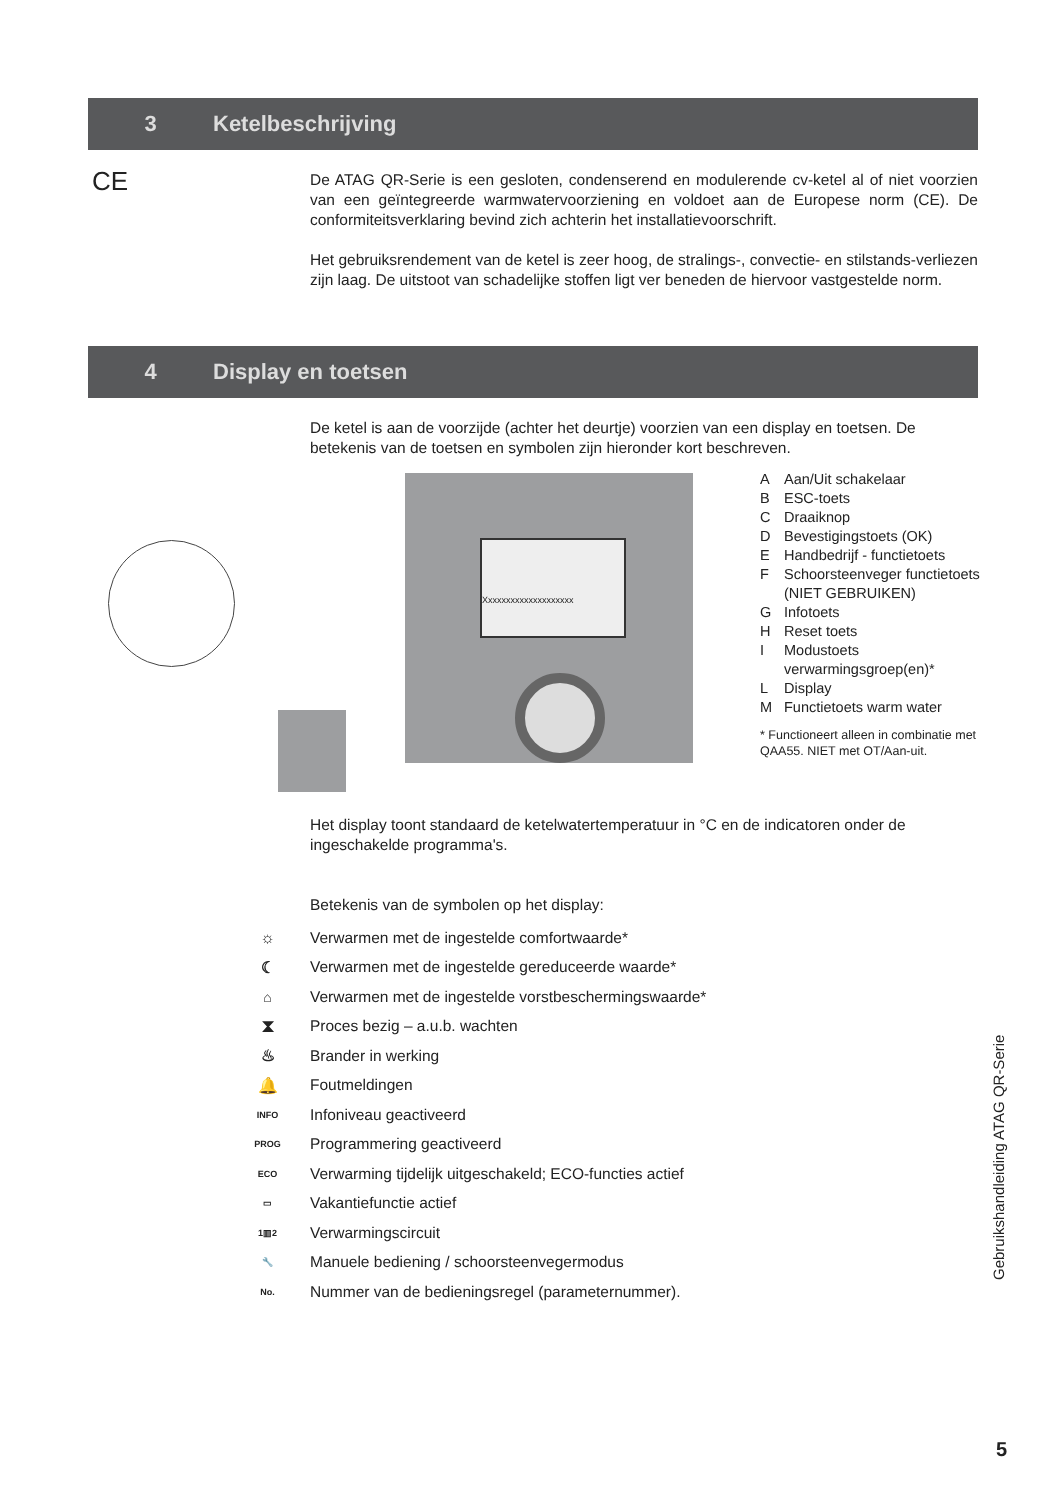3 Ketelbeschrijving
CE
De ATAG QR-Serie is een gesloten, condenserend en modulerende cv-ketel al of niet voorzien van een geïntegreerde warmwatervoorziening en voldoet aan de Europese norm (CE). De conformiteitsverklaring bevind zich achterin het installatievoorschrift.
Het gebruiksrendement van de ketel is zeer hoog, de stralings-, convectie- en stilstands-verliezen zijn laag. De uitstoot van schadelijke stoffen ligt ver beneden de hiervoor vastgestelde norm.
4 Display en toetsen
De ketel is aan de voorzijde (achter het deurtje) voorzien van een display en toetsen. De betekenis van de toetsen en symbolen zijn hieronder kort beschreven.
Xxxxxxxxxxxxxxxxxxxx
A Aan/Uit schakelaar
B ESC-toets
C Draaiknop
D Bevestigingstoets (OK)
E Handbedrijf - functietoets
F Schoorsteenveger functietoets (NIET GEBRUIKEN)
G Infotoets
H Reset toets
I Modustoets verwarmingsgroep(en)*
L Display
M Functietoets warm water
* Functioneert alleen in combinatie met QAA55. NIET met OT/Aan-uit.
Het display toont standaard de ketelwatertemperatuur in °C en de indicatoren onder de ingeschakelde programma's.
Betekenis van de symbolen op het display:
☼ Verwarmen met de ingestelde comfortwaarde*
☾ Verwarmen met de ingestelde gereduceerde waarde*
⌂ Verwarmen met de ingestelde vorstbeschermingswaarde*
⧗ Proces bezig – a.u.b. wachten
♨ Brander in werking
🔔 Foutmeldingen
INFO Infoniveau geactiveerd
PROG Programmering geactiveerd
ECO Verwarming tijdelijk uitgeschakeld; ECO-functies actief
▭ Vakantiefunctie actief
1▥2 Verwarmingscircuit
🔧 Manuele bediening / schoorsteenvegermodus
No. Nummer van de bedieningsregel (parameternummer).
Gebruikshandleiding ATAG QR-Serie
5